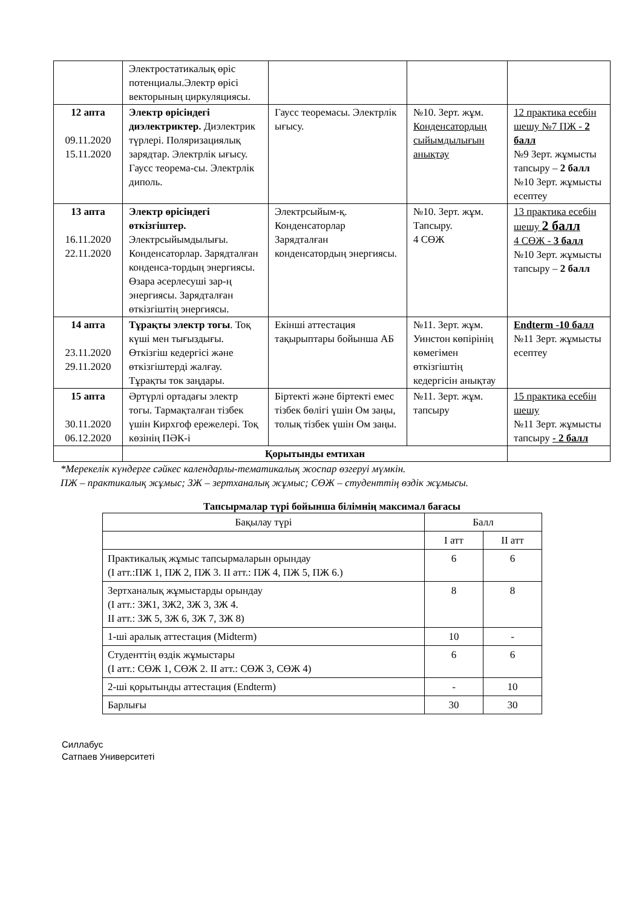| | Электростатикалық өріс потенциалы.Электр өрісі векторының циркуляциясы. | | | |
| 12 апта 09.11.2020 15.11.2020 | Электр өрісіндегі диэлектриктер. Диэлектрик түрлері. Поляризациялық зарядтар. Электрлік ығысу. Гаусс теорема-сы. Электрлік диполь. | Гаусс теоремасы. Электрлік ығысу. | №10. Зерт. жұм. Конденсатордың сыйымдылығын анықтау | 12 практика есебін шешу №7 ПЖ - 2 балл №9 Зерт. жұмысты тапсыру – 2 балл №10 Зерт. жұмысты есептеу |
| 13 апта 16.11.2020 22.11.2020 | Электр өрісіндегі өткізгіштер. Электрсыйымдылығы. Конденсаторлар. Зарядталған конденса-тордың энергиясы. Өзара әсерлесуші зар-ң энергиясы. Зарядталған өткізгіштің энергиясы. | Электрсыйым-қ. Конденсаторлар Зарядталған конденсатордың энергиясы. | №10. Зерт. жұм. Тапсыру. 4 СӨЖ | 13 практика есебін шешу 2 балл 4 СӨЖ - 3 балл №10 Зерт. жұмысты тапсыру – 2 балл |
| 14 апта 23.11.2020 29.11.2020 | Тұрақты электр тогы . Тоқ күші мен тығыздығы. Өткізгіш кедергісі және өткізгіштерді жалғау. Тұрақты ток заңдары. | Екінші аттестация тақырыптары бойынша АБ | №11. Зерт. жұм. Уинстон көпірінің көмегімен өткізгіштің кедергісін анықтау | Endterm -10 балл №11 Зерт. жұмысты есептеу |
| 15 апта 30.11.2020 06.12.2020 | Әртүрлі ортадағы электр тогы. Тармақталған тізбек үшін Кирхгоф ережелері. Тоқ көзінің ПӘК-і | Біртекті және біртекті емес тізбек бөлігі үшін Ом заңы, толық тізбек үшін Ом заңы. | №11. Зерт. жұм. тапсыру | 15 практика есебін шешу №11 Зерт. жұмысты тапсыру - 2 балл |
| | Қорытынды емтихан | | | |
*Мерекелік күндерге сәйкес календарлы-тематикалық жоспар өзгеруі мүмкін.
ПЖ – практикалық жұмыс; ЗЖ – зертханалық жұмыс; СӨЖ – студенттің өздік жұмысы.
Тапсырмалар түрі бойынша білімнің максимал бағасы
| Бақылау түрі | Балл | |
| | І атт | ІІ атт |
| Практикалық жұмыс тапсырмаларын орындау (І атт.:ПЖ 1, ПЖ 2, ПЖ 3. ІІ атт.: ПЖ 4, ПЖ 5, ПЖ 6.) | 6 | 6 |
| Зертханалық жұмыстарды орындау (І атт.: ЗЖ1, ЗЖ2, ЗЖ 3, ЗЖ 4. ІІ атт.: ЗЖ 5, ЗЖ 6, ЗЖ 7, ЗЖ 8) | 8 | 8 |
| 1-ші аралық аттестация (Midterm) | 10 | - |
| Студенттің өздік жұмыстары (І атт.: СӨЖ 1, СӨЖ 2. ІІ атт.: СӨЖ 3, СӨЖ 4) | 6 | 6 |
| 2-ші қорытынды аттестация (Endterm) | - | 10 |
| Барлығы | 30 | 30 |
Силлабус
Сатпаев Университеті